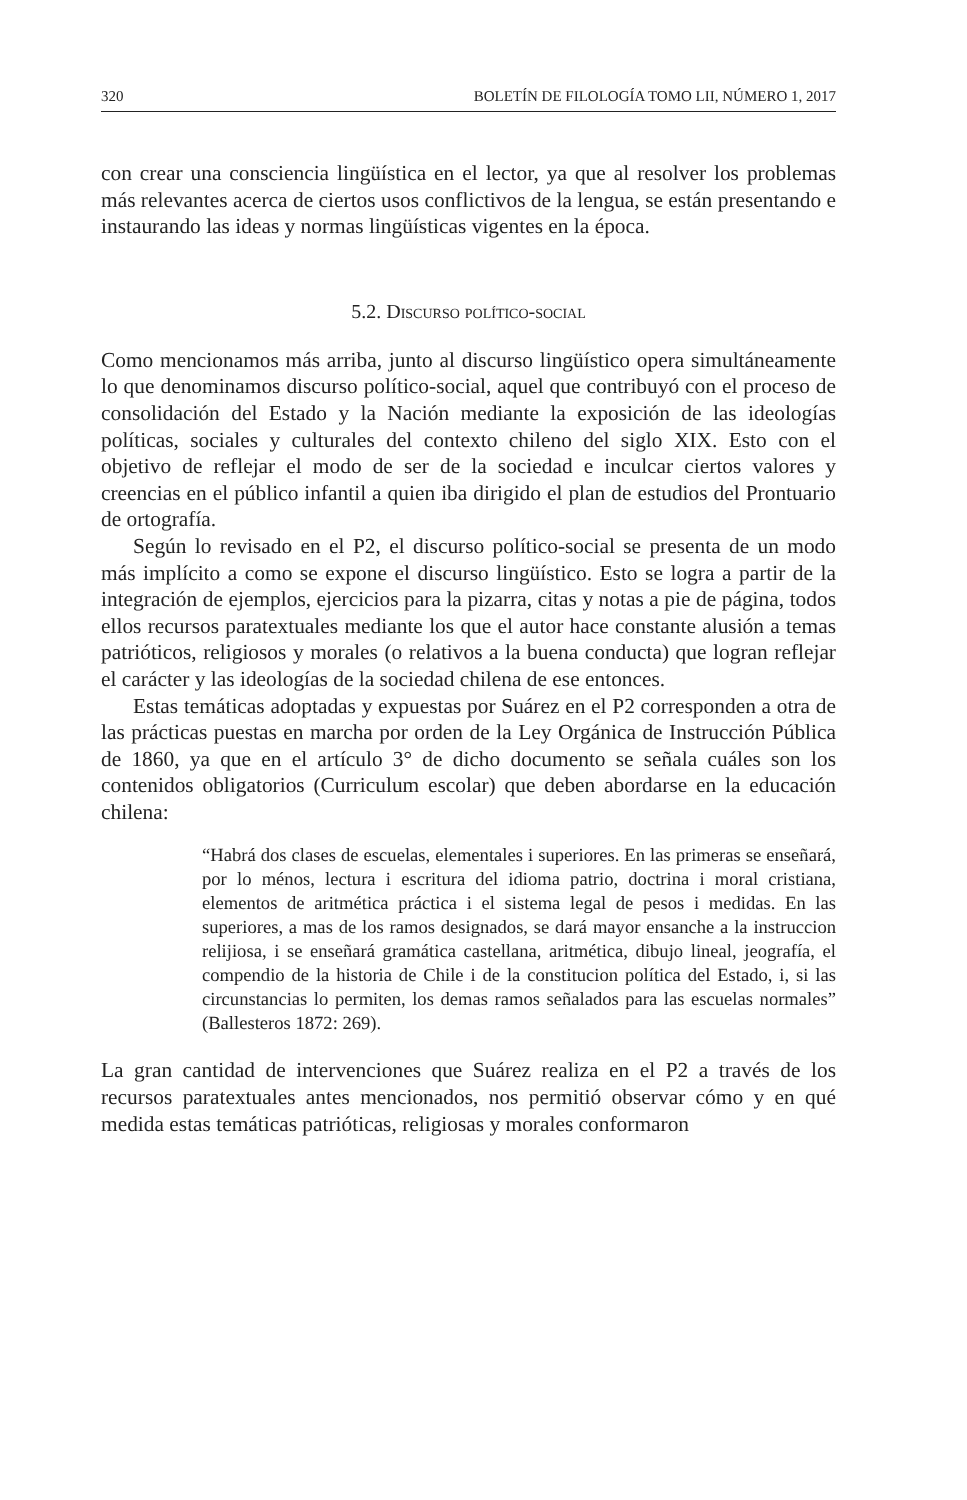320 BOLETÍN DE FILOLOGÍA TOMO LII, NÚMERO 1, 2017
con crear una consciencia lingüística en el lector, ya que al resolver los problemas más relevantes acerca de ciertos usos conflictivos de la lengua, se están presentando e instaurando las ideas y normas lingüísticas vigentes en la época.
5.2. Discurso político-social
Como mencionamos más arriba, junto al discurso lingüístico opera simultáneamente lo que denominamos discurso político-social, aquel que contribuyó con el proceso de consolidación del Estado y la Nación mediante la exposición de las ideologías políticas, sociales y culturales del contexto chileno del siglo XIX. Esto con el objetivo de reflejar el modo de ser de la sociedad e inculcar ciertos valores y creencias en el público infantil a quien iba dirigido el plan de estudios del Prontuario de ortografía.
Según lo revisado en el P2, el discurso político-social se presenta de un modo más implícito a como se expone el discurso lingüístico. Esto se logra a partir de la integración de ejemplos, ejercicios para la pizarra, citas y notas a pie de página, todos ellos recursos paratextuales mediante los que el autor hace constante alusión a temas patrióticos, religiosos y morales (o relativos a la buena conducta) que logran reflejar el carácter y las ideologías de la sociedad chilena de ese entonces.
Estas temáticas adoptadas y expuestas por Suárez en el P2 corresponden a otra de las prácticas puestas en marcha por orden de la Ley Orgánica de Instrucción Pública de 1860, ya que en el artículo 3° de dicho documento se señala cuáles son los contenidos obligatorios (Curriculum escolar) que deben abordarse en la educación chilena:
“Habrá dos clases de escuelas, elementales i superiores. En las primeras se enseñará, por lo ménos, lectura i escritura del idioma patrio, doctrina i moral cristiana, elementos de aritmética práctica i el sistema legal de pesos i medidas. En las superiores, a mas de los ramos designados, se dará mayor ensanche a la instruccion relijiosa, i se enseñará gramática castellana, aritmética, dibujo lineal, jeografía, el compendio de la historia de Chile i de la constitucion política del Estado, i, si las circunstancias lo permiten, los demas ramos señalados para las escuelas normales” (Ballesteros 1872: 269).
La gran cantidad de intervenciones que Suárez realiza en el P2 a través de los recursos paratextuales antes mencionados, nos permitió observar cómo y en qué medida estas temáticas patrióticas, religiosas y morales conformaron